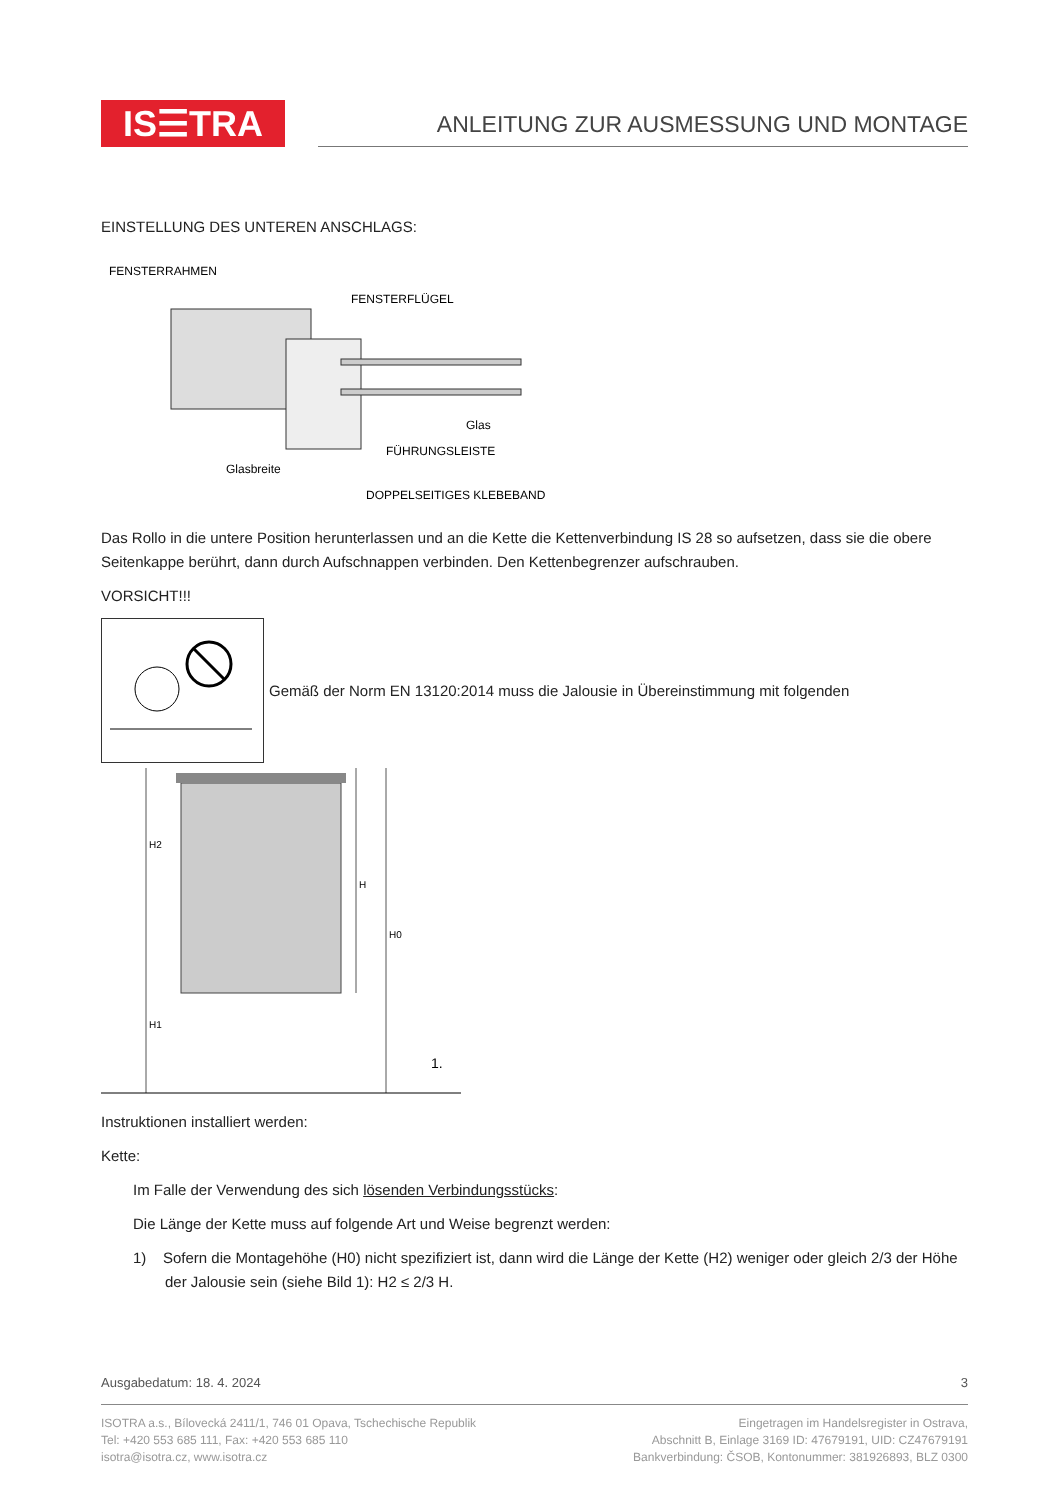IS☰TRA
ANLEITUNG ZUR AUSMESSUNG UND MONTAGE
EINSTELLUNG DES UNTEREN ANSCHLAGS:
FENSTERRAHMEN
FENSTERFLÜGEL
Glas
FÜHRUNGSLEISTE
Glasbreite
DOPPELSEITIGES KLEBEBAND
Das Rollo in die untere Position herunterlassen und an die Kette die Kettenverbindung IS 28 so aufsetzen, dass sie die obere Seitenkappe berührt, dann durch Aufschnappen verbinden. Den Kettenbegrenzer aufschrauben.
VORSICHT!!!
Gemäß der Norm EN 13120:2014 muss die Jalousie in Übereinstimmung mit folgenden
H2
H
H0
H1
1.
Instruktionen installiert werden:
Kette:
Im Falle der Verwendung des sich lösenden Verbindungsstücks:
Die Länge der Kette muss auf folgende Art und Weise begrenzt werden:
1) Sofern die Montagehöhe (H0) nicht spezifiziert ist, dann wird die Länge der Kette (H2) weniger oder gleich 2/3 der Höhe der Jalousie sein (siehe Bild 1): H2 ≤ 2/3 H.
Ausgabedatum: 18. 4. 2024 3
ISOTRA a.s., Bílovecká 2411/1, 746 01 Opava, Tschechische Republik
Tel: +420 553 685 111, Fax: +420 553 685 110
isotra@isotra.cz, www.isotra.cz
Eingetragen im Handelsregister in Ostrava,
Abschnitt B, Einlage 3169 ID: 47679191, UID: CZ47679191
Bankverbindung: ČSOB, Kontonummer: 381926893, BLZ 0300